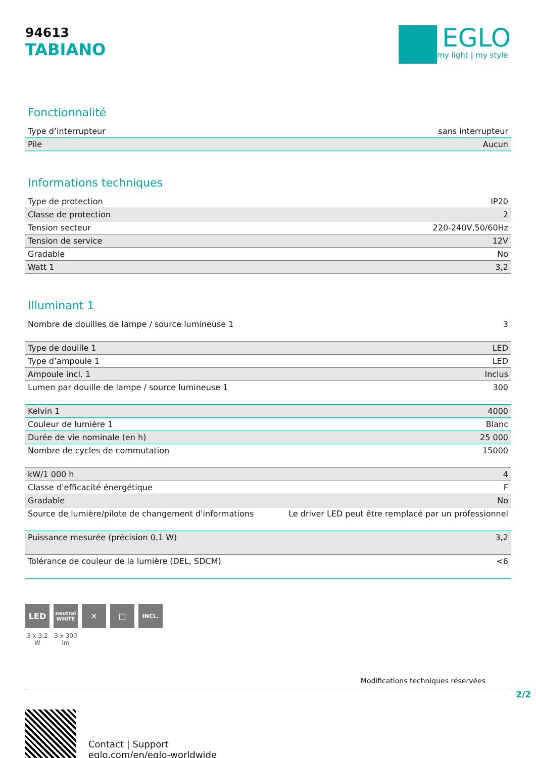94613
TABIANO
EGLO
my light | my style
Fonctionnalité
| Type d’interrupteur | sans interrupteur |
| Pile | Aucun |
Informations techniques
| Type de protection | IP20 |
| Classe de protection | 2 |
| Tension secteur | 220-240V,50/60Hz |
| Tension de service | 12V |
| Gradable | No |
| Watt 1 | 3,2 |
Illuminant 1
| Nombre de douilles de lampe / source lumineuse 1 | 3 |
| Type de douille 1 | LED |
| Type d’ampoule 1 | LED |
| Ampoule incl. 1 | Inclus |
| Lumen par douille de lampe / source lumineuse 1 | 300 |
| Kelvin 1 | 4000 |
| Couleur de lumière 1 | Blanc |
| Durée de vie nominale (en h) | 25 000 |
| Nombre de cycles de commutation | 15000 |
| kW/1 000 h | 4 |
| Classe d'efficacité énergétique | F |
| Gradable | No |
| Source de lumière/pilote de changement d'informations | Le driver LED peut être remplacé par un professionnel |
| Puissance mesurée (précision 0,1 W) | 3,2 |
| Tolérance de couleur de la lumière (DEL, SDCM) | <6 |
LED
3 x 3,2 W
neutral WHITE
3 x 300 lm
✕ □
INCL.
Modifications techniques réservées
2/2
Contact | Support
eglo.com/en/eglo-worldwide